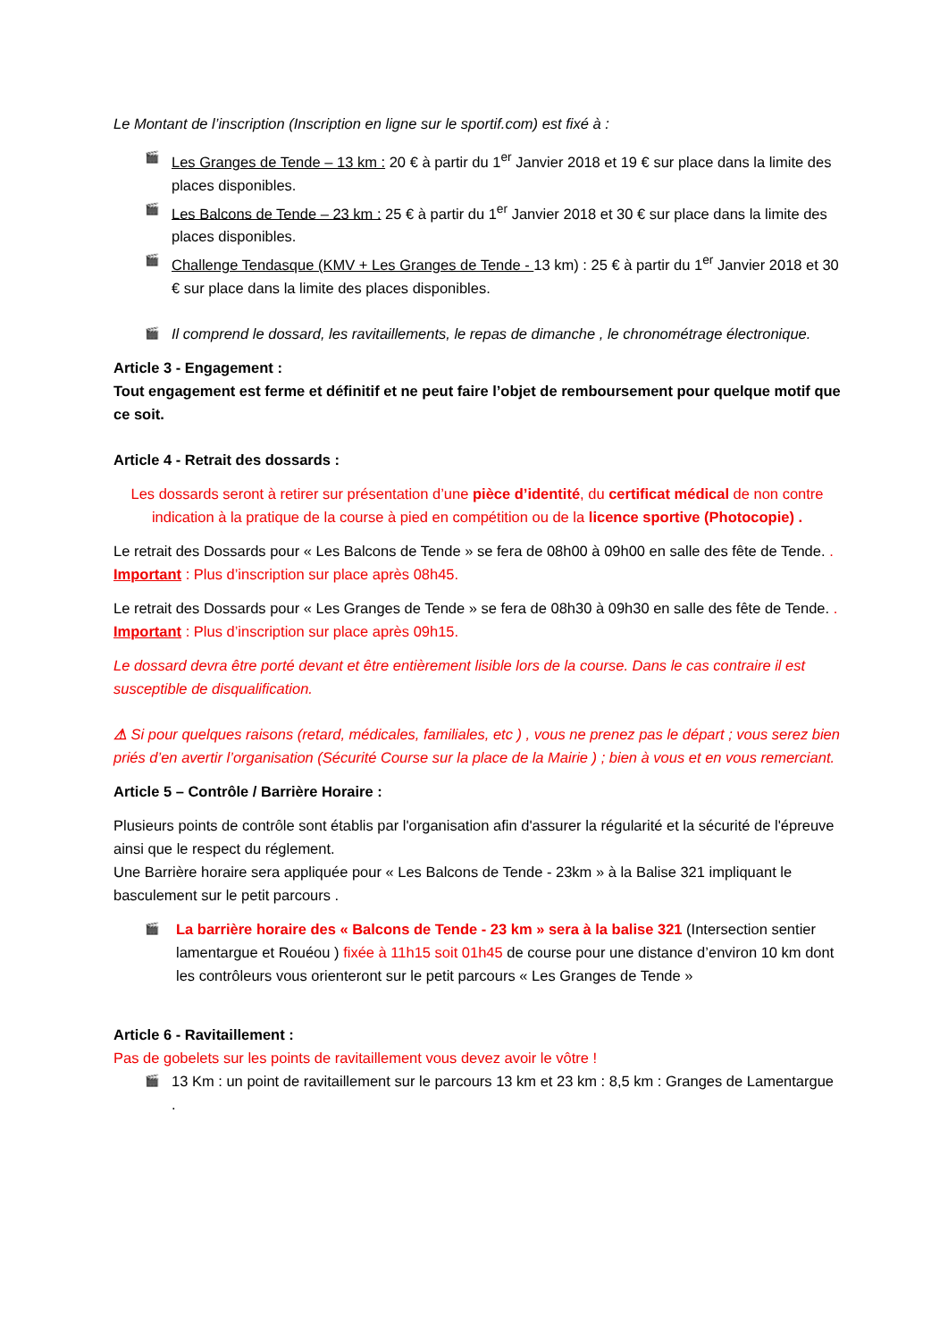Le Montant de l’inscription (Inscription en ligne sur le sportif.com) est fixé à :
🎬 Les Granges de Tende – 13 km : 20 € à partir du 1<sup>er</sup> Janvier 2018 et 19 € sur place dans la limite des places disponibles.
🎬 Les Balcons de Tende – 23 km : 25 € à partir du 1<sup>er</sup> Janvier 2018 et 30 € sur place dans la limite des places disponibles.
🎬 Challenge Tendasque (KMV + Les Granges de Tende - 13 km) : 25 € à partir du 1<sup>er</sup> Janvier 2018 et 30 € sur place dans la limite des places disponibles.
🎬 Il comprend le dossard, les ravitaillements, le repas de dimanche , le chronométrage électronique.
Article 3 - Engagement :
Tout engagement est ferme et définitif et ne peut faire l’objet de remboursement pour quelque motif que ce soit.
Article 4 - Retrait des dossards :
Les dossards seront à retirer sur présentation d’une pièce d’identité, du certificat médical de non contre indication à la pratique de la course à pied en compétition ou de la licence sportive (Photocopie) .
Le retrait des Dossards pour « Les Balcons de Tende » se fera de 08h00 à 09h00 en salle des fête de Tende. . Important : Plus d’inscription sur place après 08h45.
Le retrait des Dossards pour « Les Granges de Tende » se fera de 08h30 à 09h30 en salle des fête de Tende. . Important : Plus d’inscription sur place après 09h15.
Le dossard devra être porté devant et être entièrement lisible lors de la course. Dans le cas contraire il est susceptible de disqualification.
⚠ Si pour quelques raisons (retard, médicales, familiales, etc ) , vous ne prenez pas le départ ; vous serez bien priés d’en avertir l’organisation (Sécurité Course sur la place de la Mairie ) ; bien à vous et en vous remerciant.
Article 5 – Contrôle / Barrière Horaire :
Plusieurs points de contrôle sont établis par l'organisation afin d'assurer la régularité et la sécurité de l'épreuve ainsi que le respect du réglement.
Une Barrière horaire sera appliquée pour « Les Balcons de Tende - 23km » à la Balise 321 impliquant le basculement sur le petit parcours .
🎬 La barrière horaire des « Balcons de Tende - 23 km » sera à la balise 321 (Intersection sentier lamentargue et Rouéou ) fixée à 11h15 soit 01h45 de course pour une distance d’environ 10 km dont les contrôleurs vous orienteront sur le petit parcours « Les Granges de Tende »
Article 6 - Ravitaillement :
Pas de gobelets sur les points de ravitaillement vous devez avoir le vôtre !
🎬 13 Km : un point de ravitaillement sur le parcours 13 km et 23 km : 8,5 km : Granges de Lamentargue .